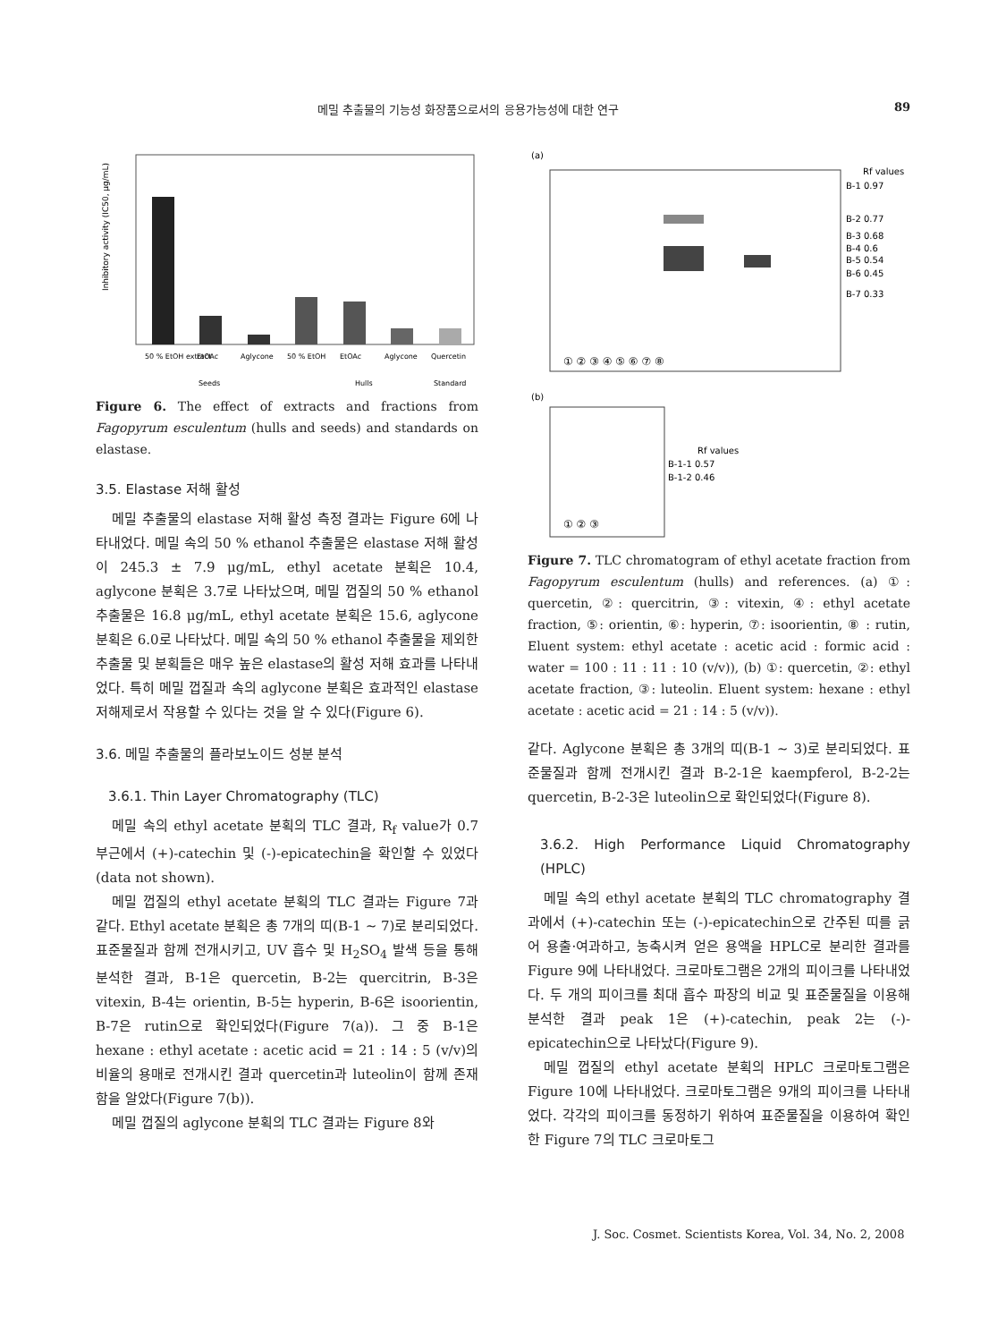메밀 추출물의 기능성 화장품으로서의 응용가능성에 대한 연구 89
Inhibitory activity (IC50, μg/mL)
50 % EtOH extract
EtOAc
Aglycone
50 % EtOH
EtOAc
Aglycone
Quercetin
Seeds
Hulls
Standard
Figure 6. The effect of extracts and fractions from Fagopyrum esculentum (hulls and seeds) and standards on elastase.
3.5. Elastase 저해 활성
메밀 추출물의 elastase 저해 활성 측정 결과는 Figure 6에 나타내었다. 메밀 속의 50 % ethanol 추출물은 elastase 저해 활성이 245.3 ± 7.9 μg/mL, ethyl acetate 분획은 10.4, aglycone 분획은 3.7로 나타났으며, 메밀 껍질의 50 % ethanol 추출물은 16.8 μg/mL, ethyl acetate 분획은 15.6, aglycone 분획은 6.0로 나타났다. 메밀 속의 50 % ethanol 추출물을 제외한 추출물 및 분획들은 매우 높은 elastase의 활성 저해 효과를 나타내었다. 특히 메밀 껍질과 속의 aglycone 분획은 효과적인 elastase 저해제로서 작용할 수 있다는 것을 알 수 있다(Figure 6).
3.6. 메밀 추출물의 플라보노이드 성분 분석
3.6.1. Thin Layer Chromatography (TLC)
메밀 속의 ethyl acetate 분획의 TLC 결과, R<sub>f</sub> value가 0.7 부근에서 (+)-catechin 및 (-)-epicatechin을 확인할 수 있었다(data not shown).
메밀 껍질의 ethyl acetate 분획의 TLC 결과는 Figure 7과 같다. Ethyl acetate 분획은 총 7개의 띠(B-1 ∼ 7)로 분리되었다. 표준물질과 함께 전개시키고, UV 흡수 및 H<sub>2</sub>SO<sub>4</sub> 발색 등을 통해 분석한 결과, B-1은 quercetin, B-2는 quercitrin, B-3은 vitexin, B-4는 orientin, B-5는 hyperin, B-6은 isoorientin, B-7은 rutin으로 확인되었다(Figure 7(a)). 그 중 B-1은 hexane : ethyl acetate : acetic acid = 21 : 14 : 5 (v/v)의 비율의 용매로 전개시킨 결과 quercetin과 luteolin이 함께 존재함을 알았다(Figure 7(b)).
메밀 껍질의 aglycone 분획의 TLC 결과는 Figure 8와
(a)
Rf values
B-1 0.97
B-2 0.77
B-3 0.68
B-4 0.6
B-5 0.54
B-6 0.45
B-7 0.33
① ② ③ ④ ⑤ ⑥ ⑦ ⑧
(b)
Rf values
B-1-1 0.57
B-1-2 0.46
① ② ③
Figure 7. TLC chromatogram of ethyl acetate fraction from Fagopyrum esculentum (hulls) and references. (a) ①: quercetin, ②: quercitrin, ③: vitexin, ④: ethyl acetate fraction, ⑤: orientin, ⑥: hyperin, ⑦: isoorientin, ⑧ : rutin, Eluent system: ethyl acetate : acetic acid : formic acid : water = 100 : 11 : 11 : 10 (v/v)), (b) ①: quercetin, ②: ethyl acetate fraction, ③: luteolin. Eluent system: hexane : ethyl acetate : acetic acid = 21 : 14 : 5 (v/v)).
같다. Aglycone 분획은 총 3개의 띠(B-1 ∼ 3)로 분리되었다. 표준물질과 함께 전개시킨 결과 B-2-1은 kaempferol, B-2-2는 quercetin, B-2-3은 luteolin으로 확인되었다(Figure 8).
3.6.2. High Performance Liquid Chromatography (HPLC)
메밀 속의 ethyl acetate 분획의 TLC chromatography 결과에서 (+)-catechin 또는 (-)-epicatechin으로 간주된 띠를 긁어 용출·여과하고, 농축시켜 얻은 용액을 HPLC로 분리한 결과를 Figure 9에 나타내었다. 크로마토그램은 2개의 피이크를 나타내었다. 두 개의 피이크를 최대 흡수 파장의 비교 및 표준물질을 이용해 분석한 결과 peak 1은 (+)-catechin, peak 2는 (-)-epicatechin으로 나타났다(Figure 9).
메밀 껍질의 ethyl acetate 분획의 HPLC 크로마토그램은 Figure 10에 나타내었다. 크로마토그램은 9개의 피이크를 나타내었다. 각각의 피이크를 동정하기 위하여 표준물질을 이용하여 확인한 Figure 7의 TLC 크로마토그
J. Soc. Cosmet. Scientists Korea, Vol. 34, No. 2, 2008